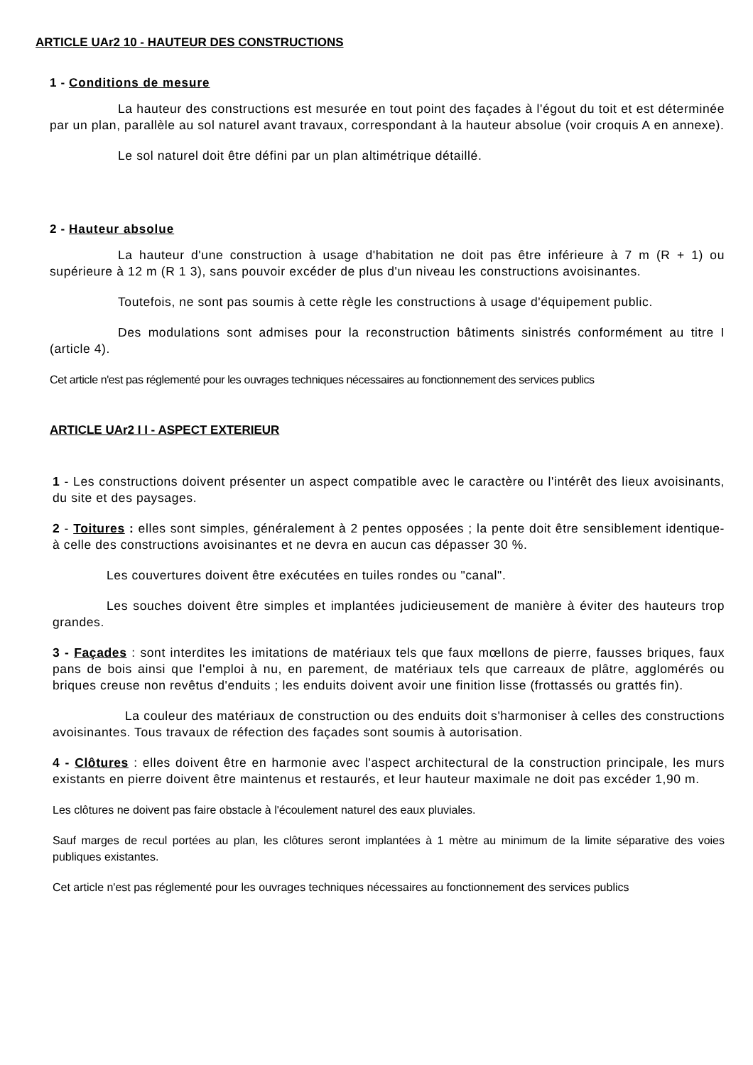ARTICLE UAr2 10 - HAUTEUR DES CONSTRUCTIONS
1 - Conditions de mesure
La hauteur des constructions est mesurée en tout point des façades à l'égout du toit et est déterminée par un plan, parallèle au sol naturel avant travaux, correspondant à la hauteur absolue (voir croquis A en annexe).
Le sol naturel doit être défini par un plan altimétrique détaillé.
2 - Hauteur absolue
La hauteur d'une construction à usage d'habitation ne doit pas être inférieure à 7 m (R + 1) ou supérieure à 12 m (R 1 3), sans pouvoir excéder de plus d'un niveau les constructions avoisinantes.
Toutefois, ne sont pas soumis à cette règle les constructions à usage d'équipement public.
Des modulations sont admises pour la reconstruction bâtiments sinistrés conformément au titre I (article 4).
Cet article n'est pas réglementé pour les ouvrages techniques nécessaires au fonctionnement des services publics
ARTICLE UAr2 I I - ASPECT EXTERIEUR
1 - Les constructions doivent présenter un aspect compatible avec le caractère ou l'intérêt des lieux avoisinants, du site et des paysages.
2 - Toitures : elles sont simples, généralement à 2 pentes opposées ; la pente doit être sensiblement identique- à celle des constructions avoisinantes et ne devra en aucun cas dépasser 30 %.
Les couvertures doivent être exécutées en tuiles rondes ou "canal".
Les souches doivent être simples et implantées judicieusement de manière à éviter des hauteurs trop grandes.
3 - Façades : sont interdites les imitations de matériaux tels que faux mœllons de pierre, fausses briques, faux pans de bois ainsi que l'emploi à nu, en parement, de matériaux tels que carreaux de plâtre, agglomérés ou briques creuse non revêtus d'enduits ; les enduits doivent avoir une finition lisse (frottassés ou grattés fin).
La couleur des matériaux de construction ou des enduits doit s'harmoniser à celles des constructions avoisinantes. Tous travaux de réfection des façades sont soumis à autorisation.
4 - Clôtures : elles doivent être en harmonie avec l'aspect architectural de la construction principale, les murs existants en pierre doivent être maintenus et restaurés, et leur hauteur maximale ne doit pas excéder 1,90 m.
Les clôtures ne doivent pas faire obstacle à l'écoulement naturel des eaux pluviales.
Sauf marges de recul portées au plan, les clôtures seront implantées à 1 mètre au minimum de la limite séparative des voies publiques existantes.
Cet article n'est pas réglementé pour les ouvrages techniques nécessaires au fonctionnement des services publics